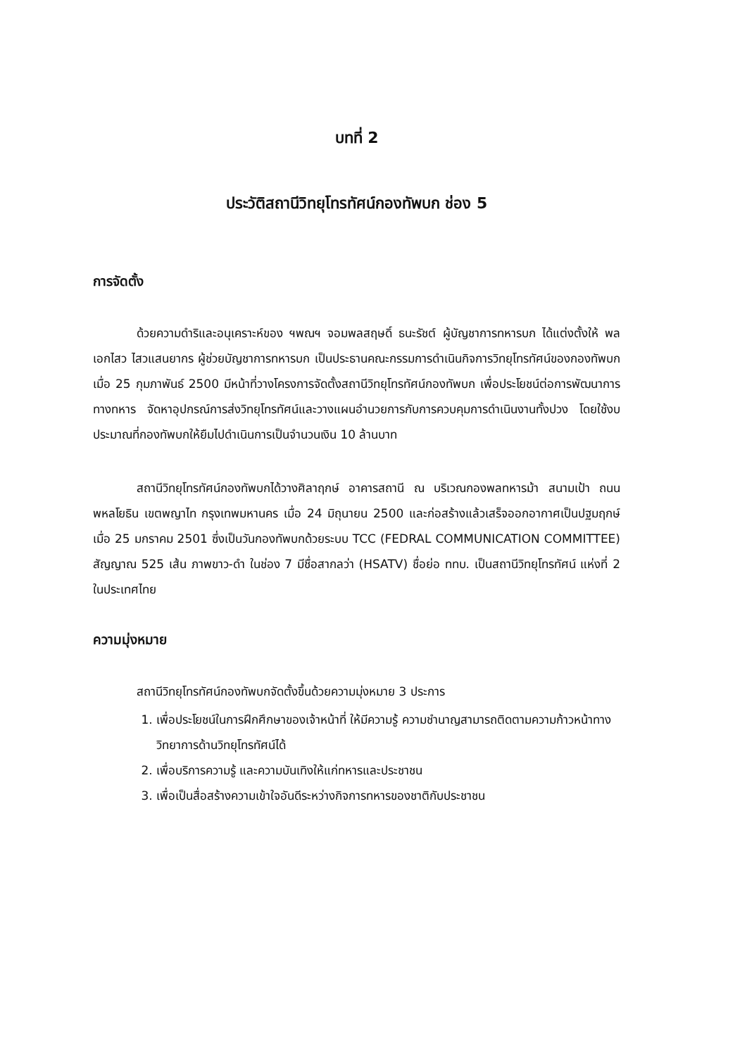บทที่ 2
ประวัติสถานีวิทยุโทรทัศน์กองทัพบก ช่อง 5
การจัดตั้ง
ด้วยความดำริและอนุเคราะห์ของ ฯพณฯ จอมพลสฤษดิ์ ธนะรัชต์ ผู้บัญชาการทหารบก ได้แต่งตั้งให้ พลเอกไสว ไสวแสนยากร ผู้ช่วยบัญชาการทหารบก เป็นประธานคณะกรรมการดำเนินกิจการวิทยุโทรทัศน์ของกองทัพบก เมื่อ 25 กุมภาพันธ์ 2500 มีหน้าที่วางโครงการจัดตั้งสถานีวิทยุโทรทัศน์กองทัพบก เพื่อประโยชน์ต่อการพัฒนาการทางทหาร จัดหาอุปกรณ์การส่งวิทยุโทรทัศน์และวางแผนอำนวยการกับการควบคุมการดำเนินงานทั้งปวง โดยใช้งบประมาณที่กองทัพบกให้ยืมไปดำเนินการเป็นจำนวนเงิน 10 ล้านบาท
สถานีวิทยุโทรทัศน์กองทัพบกได้วางศิลาฤกษ์ อาคารสถานี ณ บริเวณกองพลทหารม้า สนามเป้า ถนนพหลโยธิน เขตพญาไท กรุงเทพมหานคร เมื่อ 24 มิถุนายน 2500 และก่อสร้างแล้วเสร็จออกอากาศเป็นปฐมฤกษ์ เมื่อ 25 มกราคม 2501 ซึ่งเป็นวันกองทัพบกด้วยระบบ TCC (FEDRAL COMMUNICATION COMMITTEE) สัญญาณ 525 เส้น ภาพขาว-ดำ ในช่อง 7 มีชื่อสากลว่า (HSATV) ชื่อย่อ ททบ. เป็นสถานีวิทยุโทรทัศน์ แห่งที่ 2 ในประเทศไทย
ความมุ่งหมาย
สถานีวิทยุโทรทัศน์กองทัพบกจัดตั้งขึ้นด้วยความมุ่งหมาย 3 ประการ
1. เพื่อประโยชน์ในการฝึกศึกษาของเจ้าหน้าที่ ให้มีความรู้ ความชำนาญสามารถติดตามความก้าวหน้าทางวิทยาการด้านวิทยุโทรทัศน์ได้
2. เพื่อบริการความรู้ และความบันเทิงให้แก่ทหารและประชาชน
3. เพื่อเป็นสื่อสร้างความเข้าใจอันดีระหว่างกิจการทหารของชาติกับประชาชน